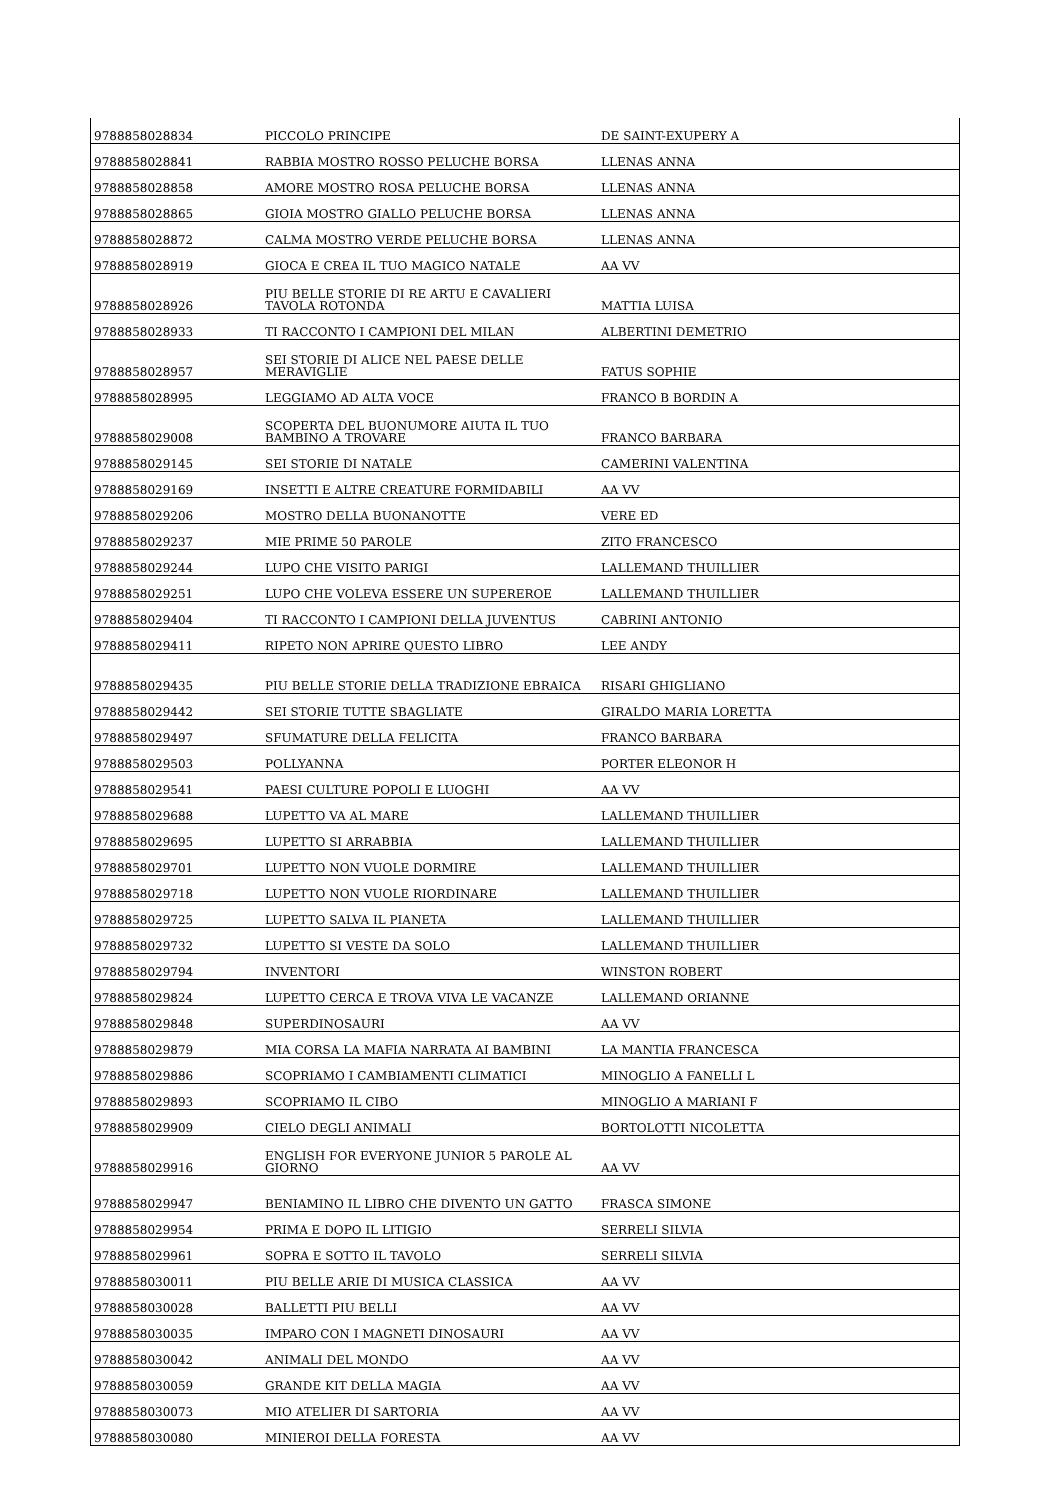| 9788858028834 | PICCOLO PRINCIPE | DE SAINT-EXUPERY A |
| 9788858028841 | RABBIA MOSTRO ROSSO PELUCHE BORSA | LLENAS ANNA |
| 9788858028858 | AMORE MOSTRO ROSA PELUCHE BORSA | LLENAS ANNA |
| 9788858028865 | GIOIA MOSTRO GIALLO PELUCHE BORSA | LLENAS ANNA |
| 9788858028872 | CALMA MOSTRO VERDE PELUCHE BORSA | LLENAS ANNA |
| 9788858028919 | GIOCA E CREA IL TUO MAGICO NATALE | AA VV |
| 9788858028926 | PIU BELLE STORIE DI RE ARTU E CAVALIERI TAVOLA ROTONDA | MATTIA LUISA |
| 9788858028933 | TI RACCONTO I CAMPIONI DEL MILAN | ALBERTINI DEMETRIO |
| 9788858028957 | SEI STORIE DI ALICE NEL PAESE DELLE MERAVIGLIE | FATUS SOPHIE |
| 9788858028995 | LEGGIAMO AD ALTA VOCE | FRANCO B BORDIN A |
| 9788858029008 | SCOPERTA DEL BUONUMORE AIUTA IL TUO BAMBINO A TROVARE | FRANCO BARBARA |
| 9788858029145 | SEI STORIE DI NATALE | CAMERINI VALENTINA |
| 9788858029169 | INSETTI E ALTRE CREATURE FORMIDABILI | AA VV |
| 9788858029206 | MOSTRO DELLA BUONANOTTE | VERE ED |
| 9788858029237 | MIE PRIME 50 PAROLE | ZITO FRANCESCO |
| 9788858029244 | LUPO CHE VISITO PARIGI | LALLEMAND THUILLIER |
| 9788858029251 | LUPO CHE VOLEVA ESSERE UN SUPEREROE | LALLEMAND THUILLIER |
| 9788858029404 | TI RACCONTO I CAMPIONI DELLA JUVENTUS | CABRINI ANTONIO |
| 9788858029411 | RIPETO NON APRIRE QUESTO LIBRO | LEE ANDY |
| 9788858029435 | PIU BELLE STORIE DELLA TRADIZIONE EBRAICA | RISARI GHIGLIANO |
| 9788858029442 | SEI STORIE TUTTE SBAGLIATE | GIRALDO MARIA LORETTA |
| 9788858029497 | SFUMATURE DELLA FELICITA | FRANCO BARBARA |
| 9788858029503 | POLLYANNA | PORTER ELEONOR H |
| 9788858029541 | PAESI CULTURE POPOLI E LUOGHI | AA VV |
| 9788858029688 | LUPETTO VA AL MARE | LALLEMAND THUILLIER |
| 9788858029695 | LUPETTO SI ARRABBIA | LALLEMAND THUILLIER |
| 9788858029701 | LUPETTO NON VUOLE DORMIRE | LALLEMAND THUILLIER |
| 9788858029718 | LUPETTO NON VUOLE RIORDINARE | LALLEMAND THUILLIER |
| 9788858029725 | LUPETTO SALVA IL PIANETA | LALLEMAND THUILLIER |
| 9788858029732 | LUPETTO SI VESTE DA SOLO | LALLEMAND THUILLIER |
| 9788858029794 | INVENTORI | WINSTON ROBERT |
| 9788858029824 | LUPETTO CERCA E TROVA VIVA LE VACANZE | LALLEMAND ORIANNE |
| 9788858029848 | SUPERDINOSAURI | AA VV |
| 9788858029879 | MIA CORSA LA MAFIA NARRATA AI BAMBINI | LA MANTIA FRANCESCA |
| 9788858029886 | SCOPRIAMO I CAMBIAMENTI CLIMATICI | MINOGLIO A FANELLI L |
| 9788858029893 | SCOPRIAMO IL CIBO | MINOGLIO A MARIANI F |
| 9788858029909 | CIELO DEGLI ANIMALI | BORTOLOTTI NICOLETTA |
| 9788858029916 | ENGLISH FOR EVERYONE JUNIOR 5 PAROLE AL GIORNO | AA VV |
| 9788858029947 | BENIAMINO IL LIBRO CHE DIVENTO UN GATTO | FRASCA SIMONE |
| 9788858029954 | PRIMA E DOPO IL LITIGIO | SERRELI SILVIA |
| 9788858029961 | SOPRA E SOTTO IL TAVOLO | SERRELI SILVIA |
| 9788858030011 | PIU BELLE ARIE DI MUSICA CLASSICA | AA VV |
| 9788858030028 | BALLETTI PIU BELLI | AA VV |
| 9788858030035 | IMPARO CON I MAGNETI DINOSAURI | AA VV |
| 9788858030042 | ANIMALI DEL MONDO | AA VV |
| 9788858030059 | GRANDE KIT DELLA MAGIA | AA VV |
| 9788858030073 | MIO ATELIER DI SARTORIA | AA VV |
| 9788858030080 | MINIEROI DELLA FORESTA | AA VV |